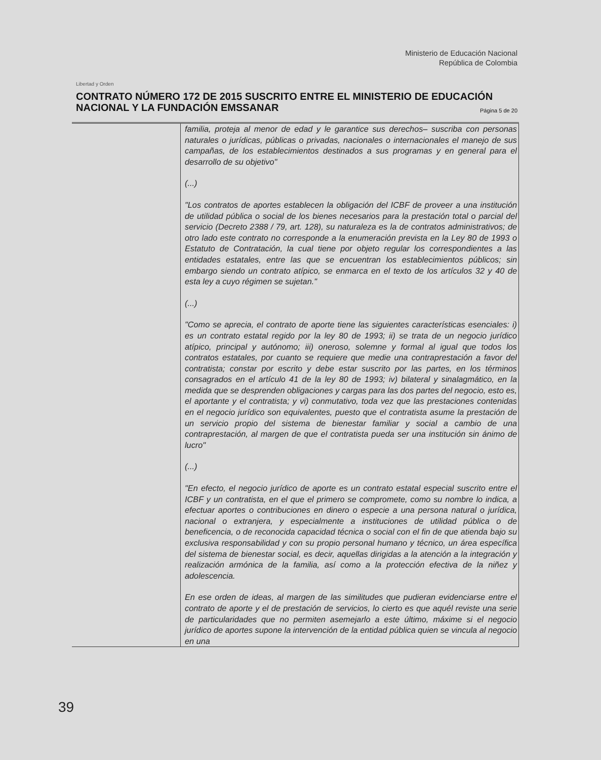Libertad y Orden
Ministerio de Educación Nacional
República de Colombia
CONTRATO NÚMERO 172 DE 2015 SUSCRITO ENTRE EL MINISTERIO DE EDUCACIÓN NACIONAL Y LA FUNDACIÓN EMSSANAR Página 5 de 20
| | familia, proteja al menor de edad y le garantice sus derechos– suscriba con personas naturales o jurídicas, públicas o privadas, nacionales o internacionales el manejo de sus campañas, de los establecimientos destinados a sus programas y en general para el desarrollo de su objetivo" (...) "Los contratos de aportes establecen la obligación del ICBF de proveer a una institución de utilidad pública o social de los bienes necesarios para la prestación total o parcial del servicio (Decreto 2388 / 79, art. 128), su naturaleza es la de contratos administrativos; de otro lado este contrato no corresponde a la enumeración prevista en la Ley 80 de 1993 o Estatuto de Contratación, la cual tiene por objeto regular los correspondientes a las entidades estatales, entre las que se encuentran los establecimientos públicos; sin embargo siendo un contrato atípico, se enmarca en el texto de los artículos 32 y 40 de esta ley a cuyo régimen se sujetan." (...) "Como se aprecia, el contrato de aporte tiene las siguientes características esenciales: i) es un contrato estatal regido por la ley 80 de 1993; ii) se trata de un negocio jurídico atípico, principal y autónomo; iii) oneroso, solemne y formal al igual que todos los contratos estatales, por cuanto se requiere que medie una contraprestación a favor del contratista; constar por escrito y debe estar suscrito por las partes, en los términos consagrados en el artículo 41 de la ley 80 de 1993; iv) bilateral y sinalagmático, en la medida que se desprenden obligaciones y cargas para las dos partes del negocio, esto es, el aportante y el contratista; y vi) conmutativo, toda vez que las prestaciones contenidas en el negocio jurídico son equivalentes, puesto que el contratista asume la prestación de un servicio propio del sistema de bienestar familiar y social a cambio de una contraprestación, al margen de que el contratista pueda ser una institución sin ánimo de lucro" (...) "En efecto, el negocio jurídico de aporte es un contrato estatal especial suscrito entre el ICBF y un contratista, en el que el primero se compromete, como su nombre lo indica, a efectuar aportes o contribuciones en dinero o especie a una persona natural o jurídica, nacional o extranjera, y especialmente a instituciones de utilidad pública o de beneficencia, o de reconocida capacidad técnica o social con el fin de que atienda bajo su exclusiva responsabilidad y con su propio personal humano y técnico, un área específica del sistema de bienestar social, es decir, aquellas dirigidas a la atención a la integración y realización armónica de la familia, así como a la protección efectiva de la niñez y adolescencia. En ese orden de ideas, al margen de las similitudes que pudieran evidenciarse entre el contrato de aporte y el de prestación de servicios, lo cierto es que aquél reviste una serie de particularidades que no permiten asemejarlo a este último, máxime si el negocio jurídico de aportes supone la intervención de la entidad pública quien se vincula al negocio en una |
39